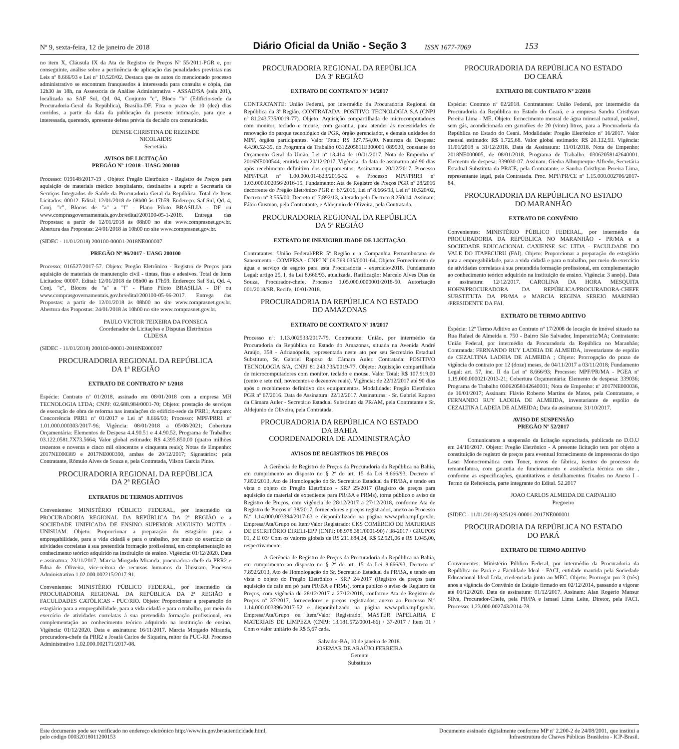Nº 9, sexta-feira, 12 de janeiro de 2018
Diário Oficial da União - Seção 3
ISSN 1677-7069
153
no item X, Cláusula IX da Ata de Registro de Preços Nº 55/2011-PGR e, por conseguinte, análise sobre a pertinência de aplicação das penalidades previstas nas Leis nº 8.666/93 e Lei nº 10.520/02. Destaca que os autos do mencionado processo administrativo se encontram franqueados à interessada para consulta e cópia, das 12h30 às 18h, na Assessoria de Análise Administrativa - ASSAD/SA (sala 201), localizada na SAF Sul, Qd. 04, Conjunto "c", Bloco "b" (Edifício-sede da Procuradoria-Geral da República), Brasília-DF. Fixa o prazo de 10 (dez) dias corridos, a partir da data da publicação da presente intimação, para que a interessada, querendo, apresente defesa prévia da decisão ora comunicada.
DENISE CHRISTINA DE REZENDE
NICOLAIDIS
Secretária
AVISOS DE LICITAÇÃO
PREGÃO Nº 1/2018 - UASG 200100
Processo: 019148/2017-19 . Objeto: Pregão Eletrônico - Registro de Preços para aquisição de materiais médico hospitalares, destinados a suprir a Secretaria de Serviços Integrados de Saúde da Procuradoria Geral da República. Total de Itens Licitados: 00012. Edital: 12/01/2018 de 08h00 às 17h59. Endereço: Saf Sul, Qd. 4, Conj. "c", Blocos de "a" a "f" - Plano Piloto BRASILIA - DF ou www.comprasgovernamentais.gov.br/edital/200100-05-1-2018. Entrega das Propostas: a partir de 12/01/2018 às 08h00 no site www.comprasnet.gov.br. Abertura das Propostas: 24/01/2018 às 10h00 no site www.comprasnet.gov.br.
(SIDEC - 11/01/2018) 200100-00001-2018NE000007
PREGÃO Nº 96/2017 - UASG 200100
Processo: 016527/2017-57. Objeto: Pregão Eletrônico - Registro de Preços para aquisição de materiais de manutenção civil - tintas, fitas e adesivos. Total de Itens Licitados: 00007. Edital: 12/01/2018 de 08h00 às 17h59. Endereço: Saf Sul, Qd. 4, Conj. "c", Blocos de "a" a "f" - Plano Piloto BRASILIA - DF ou www.comprasgovernamentais.gov.br/edital/200100-05-96-2017. Entrega das Propostas: a partir de 12/01/2018 às 08h00 no site www.comprasnet.gov.br. Abertura das Propostas: 24/01/2018 às 10h00 no site www.comprasnet.gov.br.
PAULO VICTOR TEIXEIRA DA FONSECA
Coordenador de Licitações e Disputas Eletrônicas
CLDE/SA
(SIDEC - 11/01/2018) 200100-00001-2018NE000007
PROCURADORIA REGIONAL DA REPÚBLICA
DA 1ª REGIÃO
EXTRATO DE CONTRATO Nº 1/2018
Espécie: Contrato nº 01/2018, assinado em 08/01/2018 com a empresa MH TECNOLOGIA LTDA; CNPJ: 02.688.984/0001-70; Objeto: prestação de serviços de execução de obra de reforma nas instalações do edifício-sede da PRR1; Amparo: Concorrência PRR1 nº 01/2017 e Lei nº 8.666/93; Processo: MPF/PRR1 nº 1.01.000.000303/2017-96; Vigência: 08/01/2018 a 05/08/2021; Cobertura Orçamentária: Elementos de Despesa 4.4.90.51 e 4.4.90.52, Programa de Trabalho: 03.122.0581.7X73.5664; Valor global estimado: R$ 4.395.850,00 (quatro milhões trezentos e noventa e cinco mil oitocentos e cinquenta reais); Notas de Empenho: 2017NE000389 e 2017NE000390, ambas de 20/12/2017; Signatários: pela Contratante, Rômulo Alves de Souza e, pela Contratada, Vilson Garcia Pinto.
PROCURADORIA REGIONAL DA REPÚBLICA
DA 2ª REGIÃO
EXTRATOS DE TERMOS ADITIVOS
Convenientes: MINISTÉRIO PÚBLICO FEDERAL, por intermédio da PROCURADORIA REGIONAL DA REPÚBLICA DA 2ª REGIÃO e a SOCIEDADE UNIFICADA DE ENSINO SUPERIOR AUGUSTO MOTTA - UNISUAM. Objeto: Proporcionar a preparação do estagiário para a empregabilidade, para a vida cidadã e para o trabalho, por meio do exercício de atividades correlatas à sua pretendida formação profissional, em complementação ao conhecimento teórico adquirido na instituição de ensino. Vigência: 01/12/2020. Data e assinatura: 23/11/2017. Marcia Morgado Miranda, procuradora-chefe da PRR2 e Edna de Oliveira, vice-reitora de recursos humanos da Unisuam. Processo Administrativo 1.02.000.002215/2017-91.
Convenientes: MINISTÉRIO PÚBLICO FEDERAL, por intermédio da PROCURADORIA REGIONAL DA REPÚBLICA DA 2ª REGIÃO e FACULDADES CATÓLICAS - PUC/RIO. Objeto: Proporcionar a preparação do estagiário para a empregabilidade, para a vida cidadã e para o trabalho, por meio do exercício de atividades correlatas à sua pretendida formação profissional, em complementação ao conhecimento teórico adquirido na instituição de ensino. Vigência: 01/12/2020. Data e assinatura: 16/11/2017. Marcia Morgado Miranda, procuradora-chefe da PRR2 e Josafá Carlos de Siqueira, reitor da PUC-RJ. Processo Administrativo 1.02.000.002171/2017-08.
PROCURADORIA REGIONAL DA REPÚBLICA
DA 3ª REGIÃO
EXTRATO DE CONTRATO Nº 14/2017
CONTRATANTE: União Federal, por intermédio da Procuradoria Regional da República da 3ª Região. CONTRATADA: POSITIVO TECNOLOGIA S.A (CNPJ nº 81.243.735/0019-77). Objeto: Aquisição compartilhada de microcomputadores com monitor, teclado e mouse, com garantia, para atender às necessidades de renovação do parque tecnológico da PGR, órgão gerenciador, e demais unidades do MPF, órgãos participantes. Valor Total: R$ 327.754,00. Natureza da Despesa: 4.4.90.52-35, do Programa de Trabalho 0312205811E300001 089930, constante do Orçamento Geral da União, Lei nº 13.414 de 10/01/2017. Nota de Empenho nº 2016NE000544, emitida em 20/12/2017. Vigência: da data de assinatura até 90 dias após recebimento definitivo dos equipamentos. Assinatura: 20/12/2017. Processo MPF/PGR nº 1.00.000.014823/2016-32 e Processo MPF/PRR3 nº 1.03.000.002056/2016-15. Fundamento: Ata de Registro de Preços PGR nº 28/2016 decorrente do Pregão Eletrônico PGR nº 67/2016, Lei nº 8.666/93, Lei nº 10.520/02, Decreto nº 3.555/00, Decreto nº 7.892/13, alterado pelo Decreto 8.250/14. Assinam: Fábio Gusman, pela Contratante, e Aldejunio de Oliveira, pela Contratada.
PROCURADORIA REGIONAL DA REPÚBLICA
DA 5ª REGIÃO
EXTRATO DE INEXIGIBILIDADE DE LICITAÇÃO
Contratantes: União Federal/PRR 5ª Região e a Companhia Pernambucana de Saneamento - COMPESA - CNPJ Nº 09.769.035/0001-64. Objeto: Fornecimento de água e serviço de esgoto para esta Procuradoria - exercício/2018. Fundamento Legal: artigo 25, I, da Lei 8.666/93, atualizada. Ratificação: Marcelo Alves Dias de Souza, Procurador-chefe, Processo 1.05.000.0000001/2018-50. Autorização 001/2018/SR. Recife, 10/01/2018.
PROCURADORIA DA REPÚBLICA NO ESTADO
DO AMAZONAS
EXTRATO DE CONTRATO Nº 18/2017
Processo nº: 1.13.002533/2017-79. Contratante: União, por intermédio da Procuradoria da República no Estado do Amazonas, situada na Avenida André Araújo, 358 - Adrianópolis, representada neste ato por seu Secretário Estadual Substituto, Sr. Gabriel Raposo da Câmara Auler. Contratada: POSITIVO TECNOLOGIA S/A, CNPJ 81.243.735/0019-77. Objeto: Aquisição compartilhada de microcomputadores com monitor, teclado e mouse. Valor Total: R$ 107.919,00 (cento e sete mil, novecentos e dezenove reais). Vigência: de 22/12/2017 até 90 dias após o recebimento definitivo dos equipamentos. Modalidade: Pregão Eletrônico PGR nº 67/2016. Data de Assinatura: 22/12/2017. Assinaturas: - Sr. Gabriel Raposo da Câmara Auler - Secretário Estadual Substituto da PR/AM, pela Contratante e Sr. Aldejunio de Oliveira, pela Contratada.
PROCURADORIA DA REPÚBLICA NO ESTADO
DA BAHIA
COORDENADORIA DE ADMINISTRAÇÃO
AVISOS DE REGISTROS DE PREÇOS
A Gerência de Registro de Preços da Procuradoria da República na Bahia, em cumprimento ao disposto no § 2º do art. 15 da Lei 8.666/93, Decreto nº 7.892/2013, Ato de Homologação do Sr. Secretário Estadual da PR/BA, e tendo em vista o objeto do Pregão Eletrônico - SRP 25/2017 (Registro de preços para aquisição de material de expediente para PR/BA e PRMs), torna público o aviso de Registro de Preços, com vigência de 28/12/2017 a 27/12/2018, conforme Ata de Registro de Preços nº 38/2017, fornecedores e preços registrados, anexo ao Processo N.º 1.14.000.003394/2017-63 e disponibilizado na página www.prba.mpf.gov.br. Empresa/Ata/Grupo ou Item/Valor Registrado: CKS COMÉRCIO DE MATERIAIS DE ESCRITÓRIO EIRELI-EPP (CNPJ: 08.978.381/0001-90) / 38-2017 / GRUPOS 01, 2 E 03/ Com os valores globais de R$ 211.684,24, R$ 52.921,06 e R$ 1.045,00, respectivamente.
A Gerência de Registro de Preços da Procuradoria da República na Bahia, em cumprimento ao disposto no § 2º do art. 15 da Lei 8.666/93, Decreto nº 7.892/2013, Ato de Homologação do Sr. Secretário Estadual da PR/BA, e tendo em vista o objeto do Pregão Eletrônico - SRP 24/2017 (Registro de preços para aquisição de café em pó para PR/BA e PRMs), torna público o aviso de Registro de Preços, com vigência de 28/12/2017 a 27/12/2018, conforme Ata de Registro de Preços nº 37/2017, fornecedores e preços registrados, anexo ao Processo N.º 1.14.000.003396/2017-52 e disponibilizado na página www.prba.mpf.gov.br. Empresa/Ata/Grupo ou Item/Valor Registrado: MASTER PAPELARIA E MATERIAIS DE LIMPEZA (CNPJ: 13.181.572/0001-66) / 37-2017 / Item 01 / Com o valor unitário de R$ 5,67 cada.
Salvador-BA, 10 de janeiro de 2018.
JOSEMAR DE ARAÚJO FERREIRA
Gerente
Substituto
PROCURADORIA DA REPÚBLICA NO ESTADO
DO CEARÁ
EXTRATO DE CONTRATO Nº 2/2018
Espécie: Contrato nº 02/2018. Contratantes: União Federal, por intermédio da Procuradoria da República no Estado do Ceará, e a empresa Sandra Cristhyan Pereira Lima - ME. Objeto: fornecimento mensal de água mineral natural, potável, sem gás, acondicionada em garrafões de 20 (vinte) litros, para a Procuradoria da República no Estado do Ceará. Modalidade: Pregão Eletrônico nº 16/2017. Valor mensal estimado: R$ 1.725,68. Valor global estimado: R$ 20.132,93. Vigência: 11/01/2018 a 31/12/2018. Data da Assinatura: 11/01/2018. Nota de Empenho: 2018NE000005, de 08/01/2018. Programa de Trabalho: 03062058142640001. Elemento de despesa: 339030-07. Assinam: Giedra Albuquerque Alfredo, Secretária Estadual Substituta da PR/CE, pela Contratante; e Sandra Cristhyan Pereira Lima, representante legal, pela Contratada. Proc. MPF/PR/CE nº 1.15.000.002706/2017-84.
PROCURADORIA DA REPÚBLICA NO ESTADO
DO MARANHÃO
EXTRATO DE CONVÊNIO
Convenientes: MINISTÉRIO PÚBLICO FEDERAL, por intermédio da PROCURADORIA DA REPÚBLICA NO MARANHÃO - PR/MA e a SOCIEDADE EDUCACIONAL CAXIENSE S/C LTDA - FACULDADE DO VALE DO ITAPECURU (FAI). Objeto: Proporcionar a preparação do estagiário para a empregabilidade, para a vida cidadã e para o trabalho, por meio do exercício de atividades correlatas à sua pretendida formação profissional, em complementação ao conhecimento teórico adquirido na instituição de ensino. Vigência: 3 ano(s). Data e assinatura: 12/12/2017. CAROLINA DA HORA MESQUITA HOHN/PROCURADORA DA REPÚBLICA/PROCURADORA-CHEFE SUBSTITUTA DA PR/MA e MARCIA REGINA SEREJO MARINHO /PRESIDENTE DA FAI.
EXTRATO DE TERMO ADITIVO
Espécie: 12º Termo Aditivo ao Contrato nº 17/2008 de locação de imóvel situado na Rua Rafael de Almeida n. 750 - Bairro São Salvador, Imperatriz/MA; Contratante: União Federal, por intermédio da Procuradoria da República no Maranhão; Contratada: FERNANDO RUY LADEIA DE ALMEIDA, inventariante de espólio de CEZALTINA LADEIA DE ALMEIDA ; Objeto: Prorrogação do prazo de vigência do contrato por 12 (doze) meses, de 04/11/2017 a 03/11/2018; Fundamento Legal: art. 57, inc. II da Lei nº 8.666/93; Processo: MPF/PR/MA - PGEA nº 1.19.000.000021/2013-21; Cobertura Orçamentária: Elemento de despesa: 339036; Programa de Trabalho 03062058142640001; Nota de Empenho: nº 2017NE000036, de 16/01/2017; Assinam: Flávio Roberto Martins de Matos, pela Contratante, e FERNANDO RUY LADEIA DE ALMEIDA, inventariante de espólio de CEZALTINA LADEIA DE ALMEIDA; Data da assinatura: 31/10/2017.
AVISO DE SUSPENSÃO
PREGÃO Nº 52/2017
Comunicamos a suspensão da licitação supracitada, publicada no D.O.U em 24/10/2017. Objeto: Pregão Eletrônico - A presente licitação tem por objeto a constituição de registro de preços para eventual fornecimento de impressoras do tipo Laser Monocromática com Toner, novos de fábrica, isentos do processo de remanufatura, com garantia de funcionamento e assistência técnica on site , conforme as especificações, quantitativos e detalhamentos fixados no Anexo I - Termo de Referência, parte integrante do Edital. 52.2017
JOAO CARLOS ALMEIDA DE CARVALHO
Pregoeiro
(SIDEC - 11/01/2018) 925129-00001-2017NE000001
PROCURADORIA DA REPÚBLICA NO ESTADO
DO PARÁ
EXTRATO DE TERMO ADITIVO
Convenientes: Ministério Público Federal, por intermédio da Procuradoria da República no Pará e a Faculdade Ideal - FACI, entidade mantida pela Sociedade Educacional Ideal Ltda, credenciada junto ao MEC. Objeto: Prorrogar por 3 (três) anos a vigência do Convênio de Estágio firmado em 02/12/2014, passando a vigorar até 01/12/2020. Data de assinatura: 01/12/2017. Assinam: Alan Rogério Mansur Silva, Procurador-Chefe, pela PR/PA e Ismael Lima Leite, Diretor, pela FACI. Processo: 1.23.000.002743/2014-78.
Este documento pode ser verificado no endereço eletrônico http://www.in.gov.br/autenticidade.html,
pelo código 00032018011200153
Documento assinado digitalmente conforme MP nº 2.200-2 de 24/08/2001, que institui a
Infraestrutura de Chaves Públicas Brasileira - ICP-Brasil.